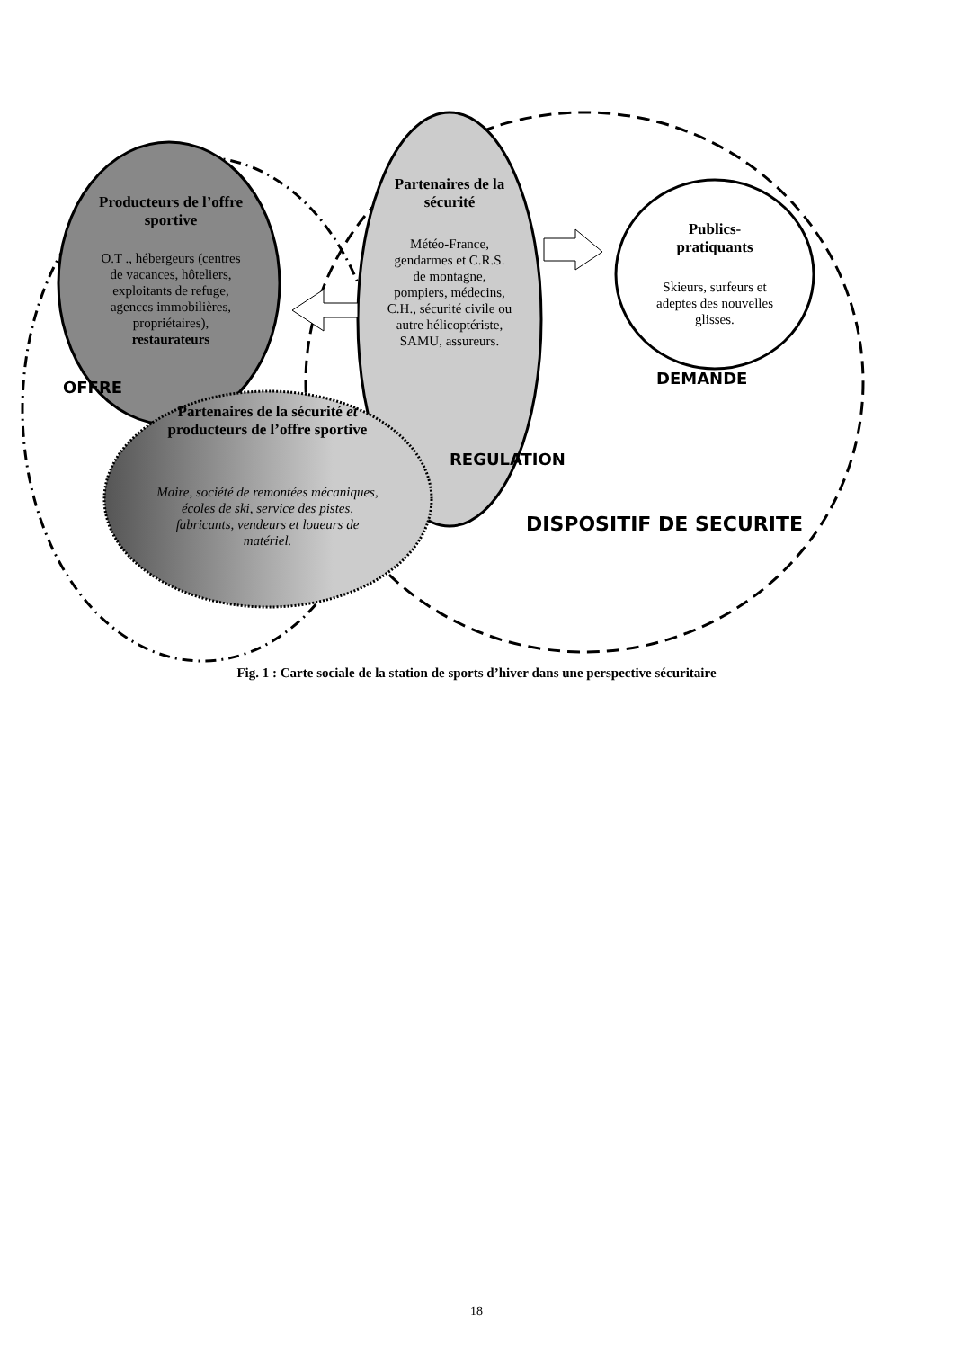Producteurs de l’offre sportive
O.T ., hébergeurs (centres de vacances, hôteliers, exploitants de refuge, agences immobilières, propriétaires), restaurateurs
Partenaires de la sécurité
Météo-France, gendarmes et C.R.S. de montagne, pompiers, médecins, C.H., sécurité civile ou autre hélicoptériste, SAMU, assureurs.
Publics-pratiquants
Skieurs, surfeurs et adeptes des nouvelles glisses.
Partenaires de la sécurité et producteurs de l’offre sportive
Maire, société de remontées mécaniques, écoles de ski, service des pistes, fabricants, vendeurs et loueurs de matériel.
OFFRE DEMANDE
REGULATION
DISPOSITIF DE SECURITE
Fig. 1 : Carte sociale de la station de sports d’hiver dans une perspective sécuritaire
18